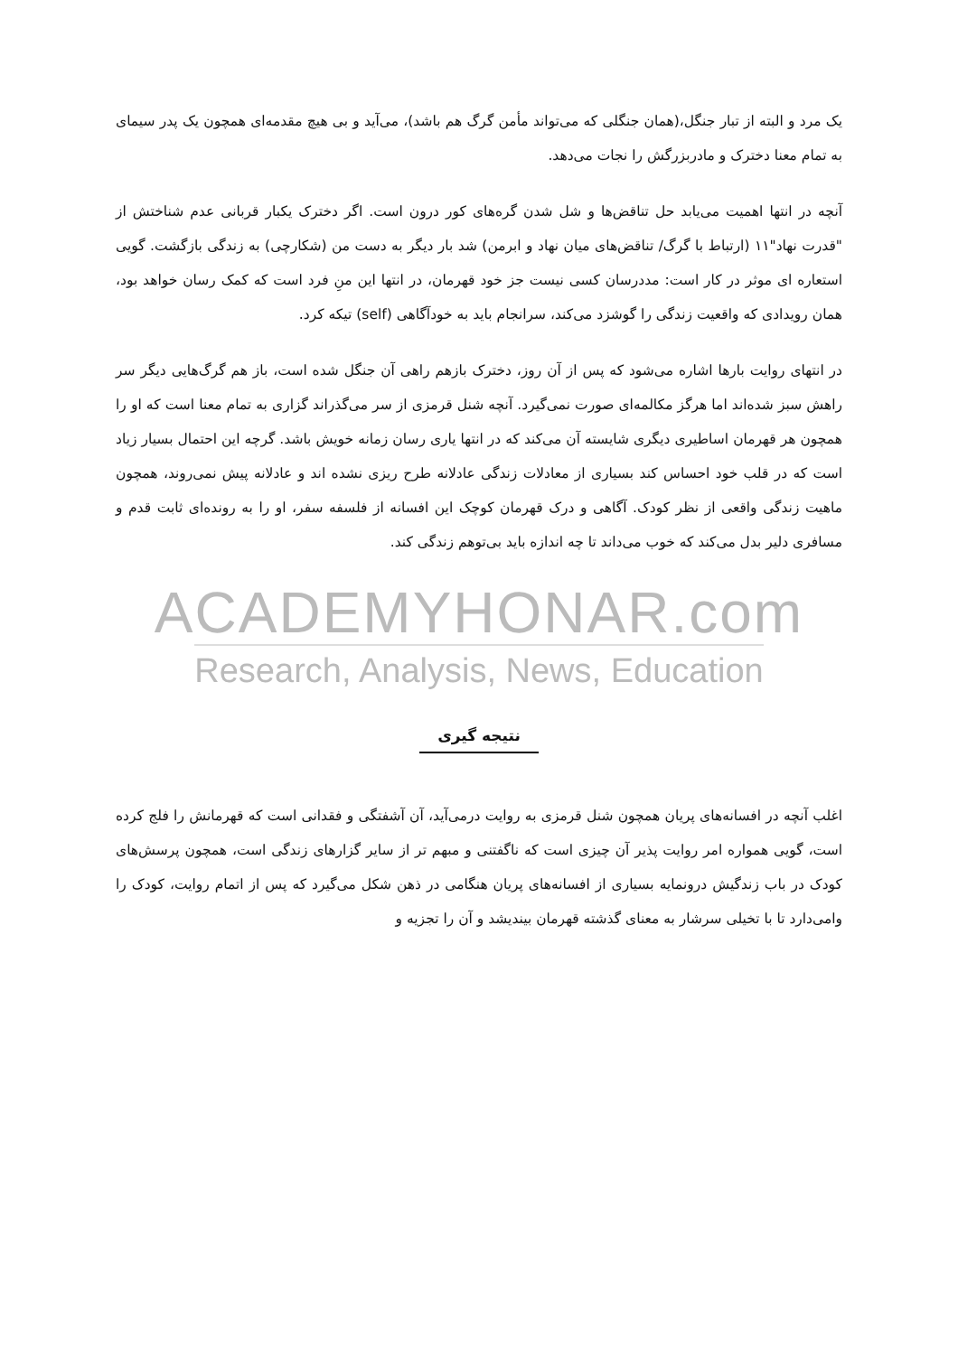یک مرد و البته از تبار جنگل،(همان جنگلی که می‌تواند مأمن گرگ هم باشد)، می‌آید و بی هیچ مقدمه‌ای همچون یک پدر سیمای به تمام معنا دخترک و مادربزرگش را نجات می‌دهد.
آنچه در انتها اهمیت می‌یابد حل تناقض‌ها و شل شدن گره‌های کور درون است. اگر دخترک یکبار قربانی عدم شناختش از "قدرت نهاد"۱۱ (ارتباط با گرگ/ تناقض‌های میان نهاد و ابرمن) شد بار دیگر به دست من (شکارچی) به زندگی بازگشت. گویی استعاره ای موثر در کار است: مددرسان کسی نیست جز خود قهرمان، در انتها این منِ فرد است که کمک رسان خواهد بود، همان رویدادی که واقعیت زندگی را گوشزد می‌کند، سرانجام باید به خودآگاهی (self) تیکه کرد.
در انتهای روایت بارها اشاره می‌شود که پس از آن روز، دخترک بازهم راهی آن جنگل شده است، باز هم گرگ‌هایی دیگر سر راهش سبز شده‌اند اما هرگز مکالمه‌ای صورت نمی‌گیرد. آنچه شنل قرمزی از سر می‌گذراند گزاری به تمام معنا است که او را همچون هر قهرمان اساطیری دیگری شایسته آن می‌کند که در انتها یاری رسان زمانه خویش باشد. گرچه این احتمال بسیار زیاد است که در قلب خود احساس کند بسیاری از معادلات زندگی عادلانه طرح ریزی نشده اند و عادلانه پیش نمی‌روند، همچون ماهیت زندگی واقعی از نظر کودک. آگاهی و درک قهرمان کوچک این افسانه از فلسفه سفر، او را به رونده‌ای ثابت قدم و مسافری دلیر بدل می‌کند که خوب می‌داند تا چه اندازه باید بی‌توهم زندگی کند.
ACADEMYHONAR.com
Research, Analysis, News, Education
نتیجه گیری
اغلب آنچه در افسانه‌های پریان همچون شنل قرمزی به روایت درمی‌آید، آن آشفتگی و فقدانی است که قهرمانش را فلج کرده است، گویی همواره امر روایت پذیر آن چیزی است که ناگفتنی و مبهم تر از سایر گزارهای زندگی است، همچون پرسش‌های کودک در باب زندگیش درونمایه بسیاری از افسانه‌های پریان هنگامی در ذهن شکل می‌گیرد که پس از اتمام روایت، کودک را وامی‌دارد تا با تخیلی سرشار به معنای گذشته قهرمان بیندیشد و آن را تجزیه و